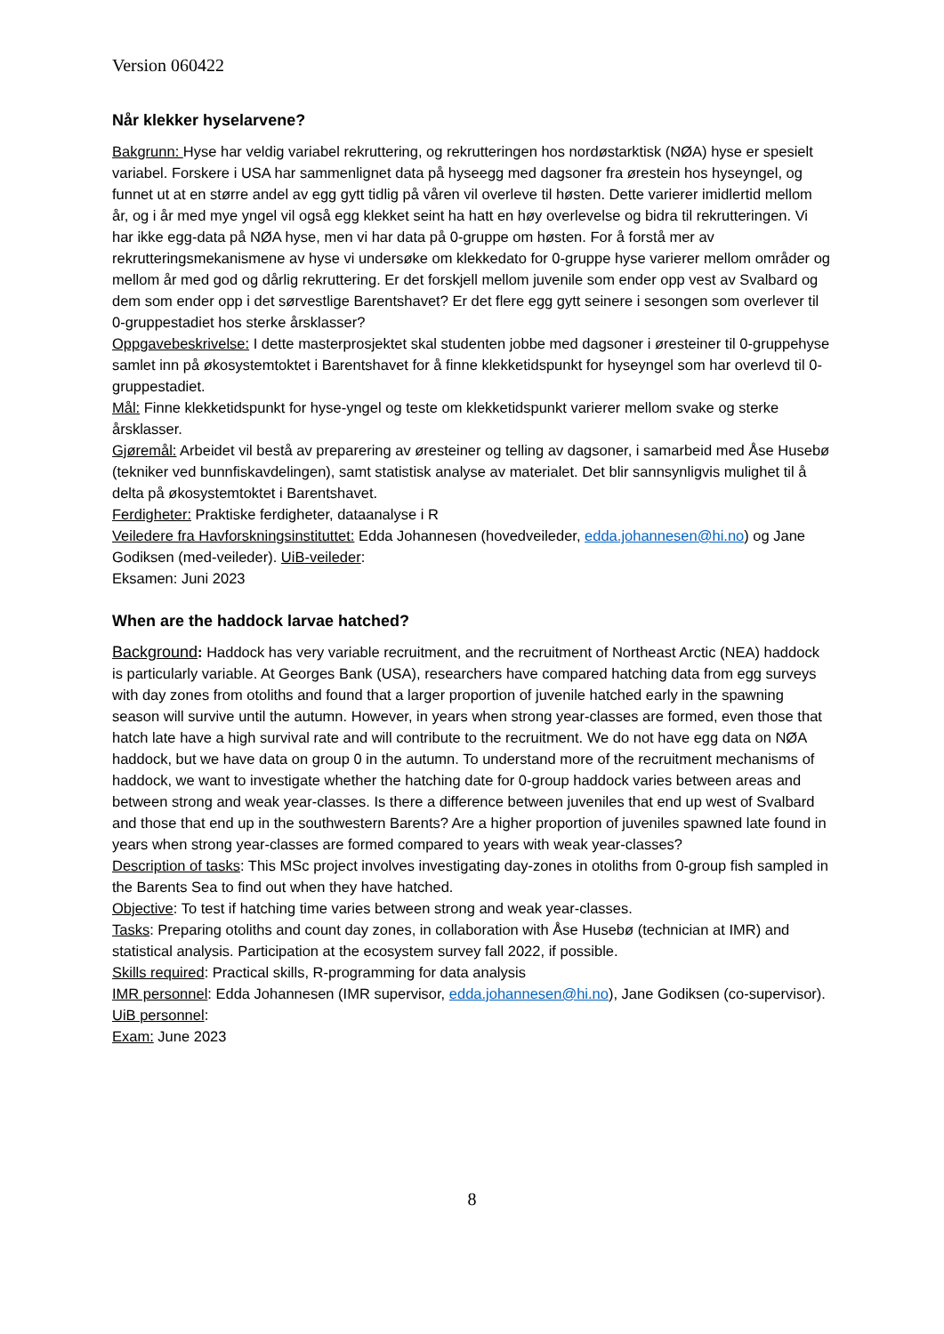Version 060422
Når klekker hyselarvene?
Bakgrunn: Hyse har veldig variabel rekruttering, og rekrutteringen hos nordøstarktisk (NØA) hyse er spesielt variabel. Forskere i USA har sammenlignet data på hyseegg med dagsoner fra ørestein hos hyseyngel, og funnet ut at en større andel av egg gytt tidlig på våren vil overleve til høsten. Dette varierer imidlertid mellom år, og i år med mye yngel vil også egg klekket seint ha hatt en høy overlevelse og bidra til rekrutteringen. Vi har ikke egg-data på NØA hyse, men vi har data på 0-gruppe om høsten. For å forstå mer av rekrutteringsmekanismene av hyse vi undersøke om klekkedato for 0-gruppe hyse varierer mellom områder og mellom år med god og dårlig rekruttering. Er det forskjell mellom juvenile som ender opp vest av Svalbard og dem som ender opp i det sørvestlige Barentshavet? Er det flere egg gytt seinere i sesongen som overlever til 0-gruppestadiet hos sterke årsklasser?
Oppgavebeskrivelse: I dette masterprosjektet skal studenten jobbe med dagsoner i øresteiner til 0-gruppehyse samlet inn på økosystemtoktet i Barentshavet for å finne klekketidspunkt for hyseyngel som har overlevd til 0-gruppestadiet.
Mål: Finne klekketidspunkt for hyse-yngel og teste om klekketidspunkt varierer mellom svake og sterke årsklasser.
Gjøremål: Arbeidet vil bestå av preparering av øresteiner og telling av dagsoner, i samarbeid med Åse Husebø (tekniker ved bunnfiskavdelingen), samt statistisk analyse av materialet. Det blir sannsynligvis mulighet til å delta på økosystemtoktet i Barentshavet.
Ferdigheter: Praktiske ferdigheter, dataanalyse i R
Veiledere fra Havforskningsinstituttet: Edda Johannesen (hovedveileder, edda.johannesen@hi.no) og Jane Godiksen (med-veileder). UiB-veileder:
Eksamen: Juni 2023
When are the haddock larvae hatched?
Background: Haddock has very variable recruitment, and the recruitment of Northeast Arctic (NEA) haddock is particularly variable. At Georges Bank (USA), researchers have compared hatching data from egg surveys with day zones from otoliths and found that a larger proportion of juvenile hatched early in the spawning season will survive until the autumn. However, in years when strong year-classes are formed, even those that hatch late have a high survival rate and will contribute to the recruitment. We do not have egg data on NØA haddock, but we have data on group 0 in the autumn. To understand more of the recruitment mechanisms of haddock, we want to investigate whether the hatching date for 0-group haddock varies between areas and between strong and weak year-classes. Is there a difference between juveniles that end up west of Svalbard and those that end up in the southwestern Barents? Are a higher proportion of juveniles spawned late found in years when strong year-classes are formed compared to years with weak year-classes?
Description of tasks: This MSc project involves investigating day-zones in otoliths from 0-group fish sampled in the Barents Sea to find out when they have hatched.
Objective: To test if hatching time varies between strong and weak year-classes.
Tasks: Preparing otoliths and count day zones, in collaboration with Åse Husebø (technician at IMR) and statistical analysis. Participation at the ecosystem survey fall 2022, if possible.
Skills required: Practical skills, R-programming for data analysis
IMR personnel: Edda Johannesen (IMR supervisor, edda.johannesen@hi.no), Jane Godiksen (co-supervisor). UiB personnel:
Exam: June 2023
8